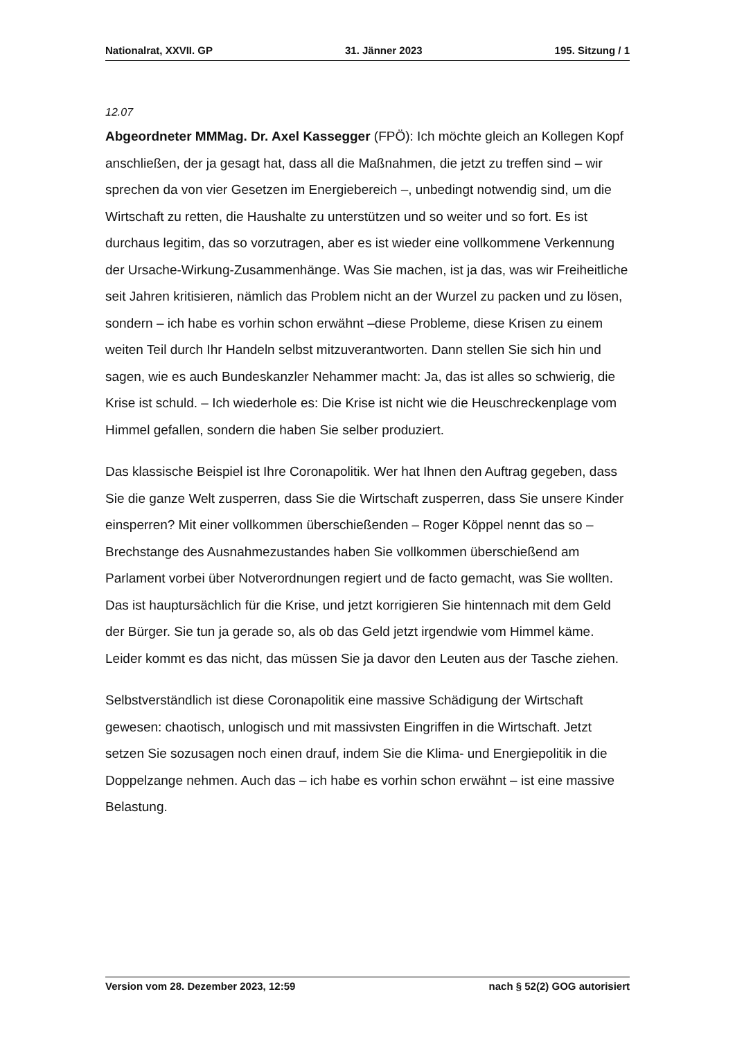Nationalrat, XXVII. GP 31. Jänner 2023 195. Sitzung / 1
12.07
Abgeordneter MMMag. Dr. Axel Kassegger (FPÖ): Ich möchte gleich an Kollegen Kopf anschließen, der ja gesagt hat, dass all die Maßnahmen, die jetzt zu treffen sind – wir sprechen da von vier Gesetzen im Energiebereich –, unbedingt notwendig sind, um die Wirtschaft zu retten, die Haushalte zu unterstützen und so weiter und so fort. Es ist durchaus legitim, das so vorzutragen, aber es ist wieder eine vollkommene Verkennung der Ursache-Wirkung-Zusammenhänge. Was Sie machen, ist ja das, was wir Freiheitliche seit Jahren kritisieren, nämlich das Problem nicht an der Wurzel zu packen und zu lösen, sondern – ich habe es vorhin schon erwähnt –diese Probleme, diese Krisen zu einem weiten Teil durch Ihr Handeln selbst mitzuverantworten. Dann stellen Sie sich hin und sagen, wie es auch Bundeskanzler Nehammer macht: Ja, das ist alles so schwierig, die Krise ist schuld. – Ich wiederhole es: Die Krise ist nicht wie die Heuschreckenplage vom Himmel gefallen, sondern die haben Sie selber produziert.
Das klassische Beispiel ist Ihre Coronapolitik. Wer hat Ihnen den Auftrag gegeben, dass Sie die ganze Welt zusperren, dass Sie die Wirtschaft zusperren, dass Sie unsere Kinder einsperren? Mit einer vollkommen überschießenden – Roger Köppel nennt das so – Brechstange des Ausnahmezustandes haben Sie vollkommen überschießend am Parlament vorbei über Notverordnungen regiert und de facto gemacht, was Sie wollten. Das ist hauptursächlich für die Krise, und jetzt korrigieren Sie hintennach mit dem Geld der Bürger. Sie tun ja gerade so, als ob das Geld jetzt irgendwie vom Himmel käme. Leider kommt es das nicht, das müssen Sie ja davor den Leuten aus der Tasche ziehen.
Selbstverständlich ist diese Coronapolitik eine massive Schädigung der Wirtschaft gewesen: chaotisch, unlogisch und mit massivsten Eingriffen in die Wirtschaft. Jetzt setzen Sie sozusagen noch einen drauf, indem Sie die Klima- und Energiepolitik in die Doppelzange nehmen. Auch das – ich habe es vorhin schon erwähnt – ist eine massive Belastung.
Version vom 28. Dezember 2023, 12:59 nach § 52(2) GOG autorisiert